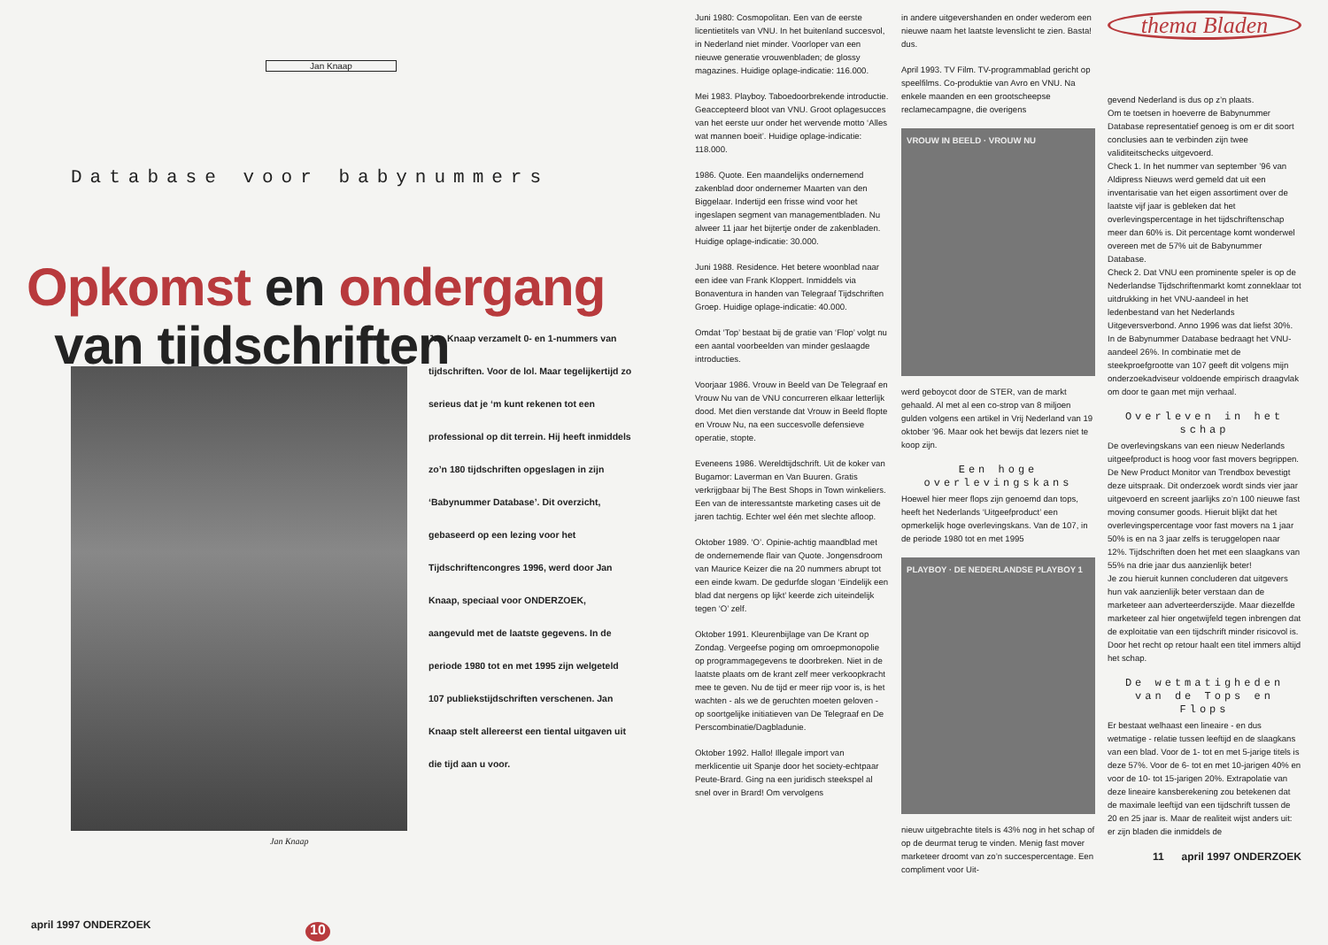Jan Knaap
Database voor babynummers
Opkomst en ondergang
van tijdschriften
Jan Knaap
Jan Knaap verzamelt 0- en 1-nummers van tijdschriften. Voor de lol. Maar tegelijkertijd zo serieus dat je ‘m kunt rekenen tot een professional op dit terrein. Hij heeft inmiddels zo’n 180 tijdschriften opgeslagen in zijn ‘Babynummer Database’. Dit overzicht, gebaseerd op een lezing voor het Tijdschriftencongres 1996, werd door Jan Knaap, speciaal voor ONDERZOEK, aangevuld met de laatste gegevens. In de periode 1980 tot en met 1995 zijn welgeteld 107 publiekstijdschriften verschenen. Jan Knaap stelt allereerst een tiental uitgaven uit die tijd aan u voor.
april 1997 ONDERZOEK
10
Juni 1980: Cosmopolitan. Een van de eerste licentietitels van VNU. In het buitenland succesvol, in Nederland niet minder. Voorloper van een nieuwe generatie vrouwenbladen; de glossy magazines. Huidige oplage-indicatie: 116.000.
Mei 1983. Playboy. Taboedoorbrekende introductie. Geaccepteerd bloot van VNU. Groot oplagesucces van het eerste uur onder het wervende motto ‘Alles wat mannen boeit’. Huidige oplage-indicatie: 118.000.
1986. Quote. Een maandelijks ondernemend zakenblad door ondernemer Maarten van den Biggelaar. Indertijd een frisse wind voor het ingeslapen segment van managementbladen. Nu alweer 11 jaar het bijtertje onder de zakenbladen.
Huidige oplage-indicatie: 30.000.
Juni 1988. Residence. Het betere woonblad naar een idee van Frank Kloppert. Inmiddels via Bonaventura in handen van Telegraaf Tijdschriften Groep. Huidige oplage-indicatie: 40.000.
Omdat ‘Top’ bestaat bij de gratie van ‘Flop’ volgt nu een aantal voorbeelden van minder geslaagde introducties.
Voorjaar 1986. Vrouw in Beeld van De Telegraaf en Vrouw Nu van de VNU concurreren elkaar letterlijk dood. Met dien verstande dat Vrouw in Beeld flopte en Vrouw Nu, na een succesvolle defensieve operatie, stopte.
Eveneens 1986. Wereldtijdschrift. Uit de koker van Bugamor: Laverman en Van Buuren. Gratis verkrijgbaar bij The Best Shops in Town winkeliers. Een van de interessantste marketing cases uit de jaren tachtig. Echter wel één met slechte afloop.
Oktober 1989. ‘O’. Opinie-achtig maandblad met de ondernemende flair van Quote. Jongensdroom van Maurice Keizer die na 20 nummers abrupt tot een einde kwam. De gedurfde slogan ‘Eindelijk een blad dat nergens op lijkt’ keerde zich uiteindelijk tegen ‘O’ zelf.
Oktober 1991. Kleurenbijlage van De Krant op Zondag. Vergeefse poging om omroepmonopolie op programmagegevens te doorbreken. Niet in de laatste plaats om de krant zelf meer verkoopkracht mee te geven. Nu de tijd er meer rijp voor is, is het wachten - als we de geruchten moeten geloven - op soortgelijke initiatieven van De Telegraaf en De Perscombinatie/Dagbladunie.
Oktober 1992. Hallo! Illegale import van merklicentie uit Spanje door het society-echtpaar Peute-Brard. Ging na een juridisch steekspel al snel over in Brard! Om vervolgens
in andere uitgevershanden en onder wederom een nieuwe naam het laatste levenslicht te zien. Basta! dus.
April 1993. TV Film. TV-programmablad gericht op speelfilms. Co-produktie van Avro en VNU. Na enkele maanden en een grootscheepse reclamecampagne, die overigens
VROUW IN BEELD · VROUW NU
werd geboycot door de STER, van de markt gehaald. Al met al een co-strop van 8 miljoen gulden volgens een artikel in Vrij Nederland van 19 oktober ’96. Maar ook het bewijs dat lezers niet te koop zijn.
Een hoge overlevingskans
Hoewel hier meer flops zijn genoemd dan tops, heeft het Nederlands ‘Uitgeefproduct’ een opmerkelijk hoge overlevingskans. Van de 107, in de periode 1980 tot en met 1995
PLAYBOY · DE NEDERLANDSE PLAYBOY 1
nieuw uitgebrachte titels is 43% nog in het schap of op de deurmat terug te vinden. Menig fast mover marketeer droomt van zo’n succespercentage. Een compliment voor Uit-
thema Bladen
gevend Nederland is dus op z’n plaats.
Om te toetsen in hoeverre de Babynummer Database representatief genoeg is om er dit soort conclusies aan te verbinden zijn twee validiteitschecks uitgevoerd.
Check 1. In het nummer van september ’96 van Aldipress Nieuws werd gemeld dat uit een inventarisatie van het eigen assortiment over de laatste vijf jaar is gebleken dat het overlevingspercentage in het tijdschriftenschap meer dan 60% is. Dit percentage komt wonderwel overeen met de 57% uit de Babynummer Database.
Check 2. Dat VNU een prominente speler is op de Nederlandse Tijdschriftenmarkt komt zonneklaar tot uitdrukking in het VNU-aandeel in het ledenbestand van het Nederlands Uitgeversverbond. Anno 1996 was dat liefst 30%. In de Babynummer Database bedraagt het VNU-aandeel 26%. In combinatie met de steekproefgrootte van 107 geeft dit volgens mijn onderzoekadviseur voldoende empirisch draagvlak om door te gaan met mijn verhaal.
Overleven in het schap
De overlevingskans van een nieuw Nederlands uitgeefproduct is hoog voor fast movers begrippen. De New Product Monitor van Trendbox bevestigt deze uitspraak. Dit onderzoek wordt sinds vier jaar uitgevoerd en screent jaarlijks zo’n 100 nieuwe fast moving consumer goods. Hieruit blijkt dat het overlevingspercentage voor fast movers na 1 jaar 50% is en na 3 jaar zelfs is teruggelopen naar 12%. Tijdschriften doen het met een slaagkans van 55% na drie jaar dus aanzienlijk beter!
Je zou hieruit kunnen concluderen dat uitgevers hun vak aanzienlijk beter verstaan dan de marketeer aan adverteerderszijde. Maar diezelfde marketeer zal hier ongetwijfeld tegen inbrengen dat de exploitatie van een tijdschrift minder risicovol is. Door het recht op retour haalt een titel immers altijd het schap.
De wetmatigheden van de Tops en Flops
Er bestaat welhaast een lineaire - en dus wetmatige - relatie tussen leeftijd en de slaagkans van een blad. Voor de 1- tot en met 5-jarige titels is deze 57%. Voor de 6- tot en met 10-jarigen 40% en voor de 10- tot 15-jarigen 20%. Extrapolatie van deze lineaire kansberekening zou betekenen dat de maximale leeftijd van een tijdschrift tussen de 20 en 25 jaar is. Maar de realiteit wijst anders uit: er zijn bladen die inmiddels de
11 april 1997 ONDERZOEK